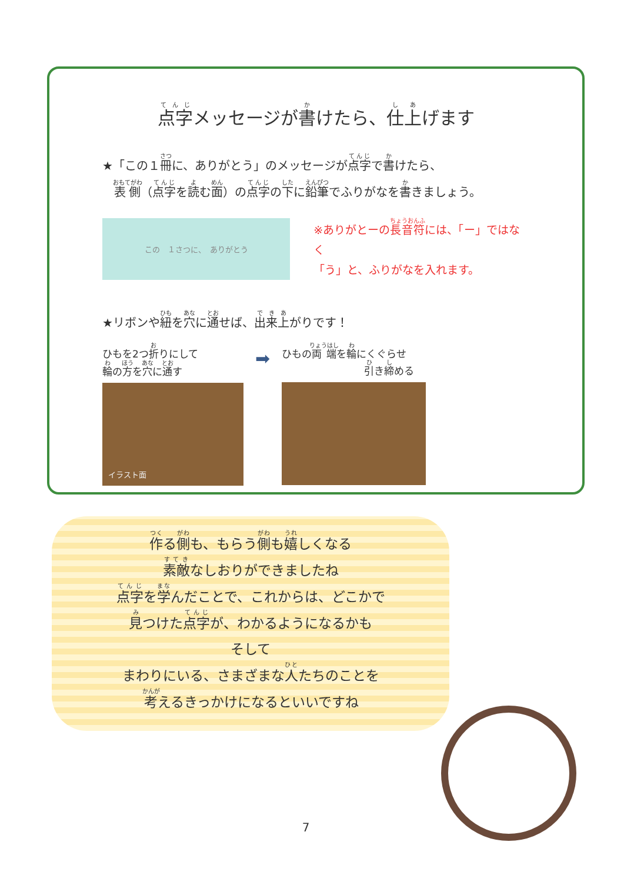点字メッセージが書けたら、仕上げます
★「この１冊に、ありがとう」のメッセージが点字で書けたら、
　表側（点字を読む面）の点字の下に鉛筆でふりがなを書きましょう。
この　１さつに、　ありがとう
※ありがとーの長音符には、「ー」ではなく
「う」と、ふりがなを入れます。
★リボンや紐を穴に通せば、出来上がりです！
ひもを2つ折りにして
輪の方を穴に通す
イラスト面
➡
ひもの両端を輪にくぐらせ
引き締める
作る側も、もらう側も嬉しくなる
素敵なしおりができましたね
点字を学んだことで、これからは、どこかで
見つけた点字が、わかるようになるかも
そして
まわりにいる、さまざまな人たちのことを
考えるきっかけになるといいですね
7